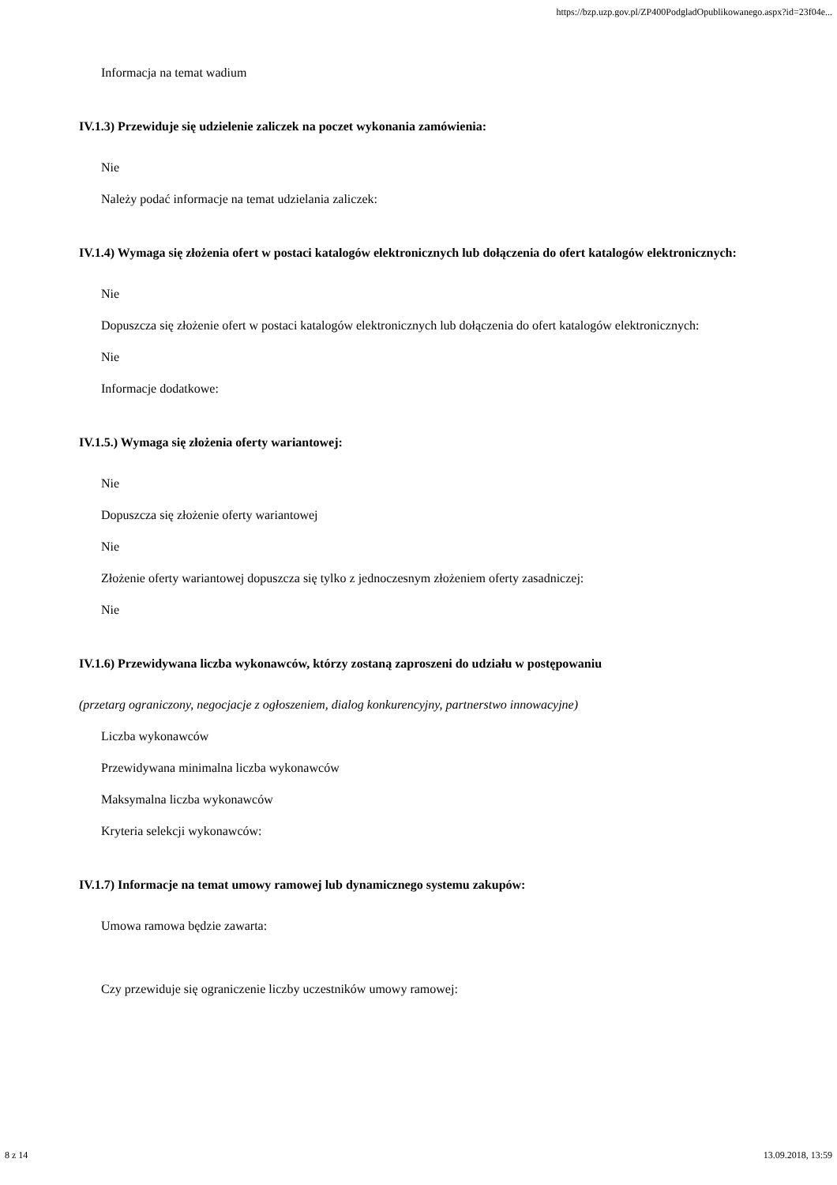https://bzp.uzp.gov.pl/ZP400PodgladOpublikowanego.aspx?id=23f04e...
Informacja na temat wadium
IV.1.3) Przewiduje się udzielenie zaliczek na poczet wykonania zamówienia:
Nie
Należy podać informacje na temat udzielania zaliczek:
IV.1.4) Wymaga się złożenia ofert w postaci katalogów elektronicznych lub dołączenia do ofert katalogów elektronicznych:
Nie
Dopuszcza się złożenie ofert w postaci katalogów elektronicznych lub dołączenia do ofert katalogów elektronicznych:
Nie
Informacje dodatkowe:
IV.1.5.) Wymaga się złożenia oferty wariantowej:
Nie
Dopuszcza się złożenie oferty wariantowej
Nie
Złożenie oferty wariantowej dopuszcza się tylko z jednoczesnym złożeniem oferty zasadniczej:
Nie
IV.1.6) Przewidywana liczba wykonawców, którzy zostaną zaproszeni do udziału w postępowaniu
(przetarg ograniczony, negocjacje z ogłoszeniem, dialog konkurencyjny, partnerstwo innowacyjne)
Liczba wykonawców
Przewidywana minimalna liczba wykonawców
Maksymalna liczba wykonawców
Kryteria selekcji wykonawców:
IV.1.7) Informacje na temat umowy ramowej lub dynamicznego systemu zakupów:
Umowa ramowa będzie zawarta:
Czy przewiduje się ograniczenie liczby uczestników umowy ramowej:
8 z 14 13.09.2018, 13:59